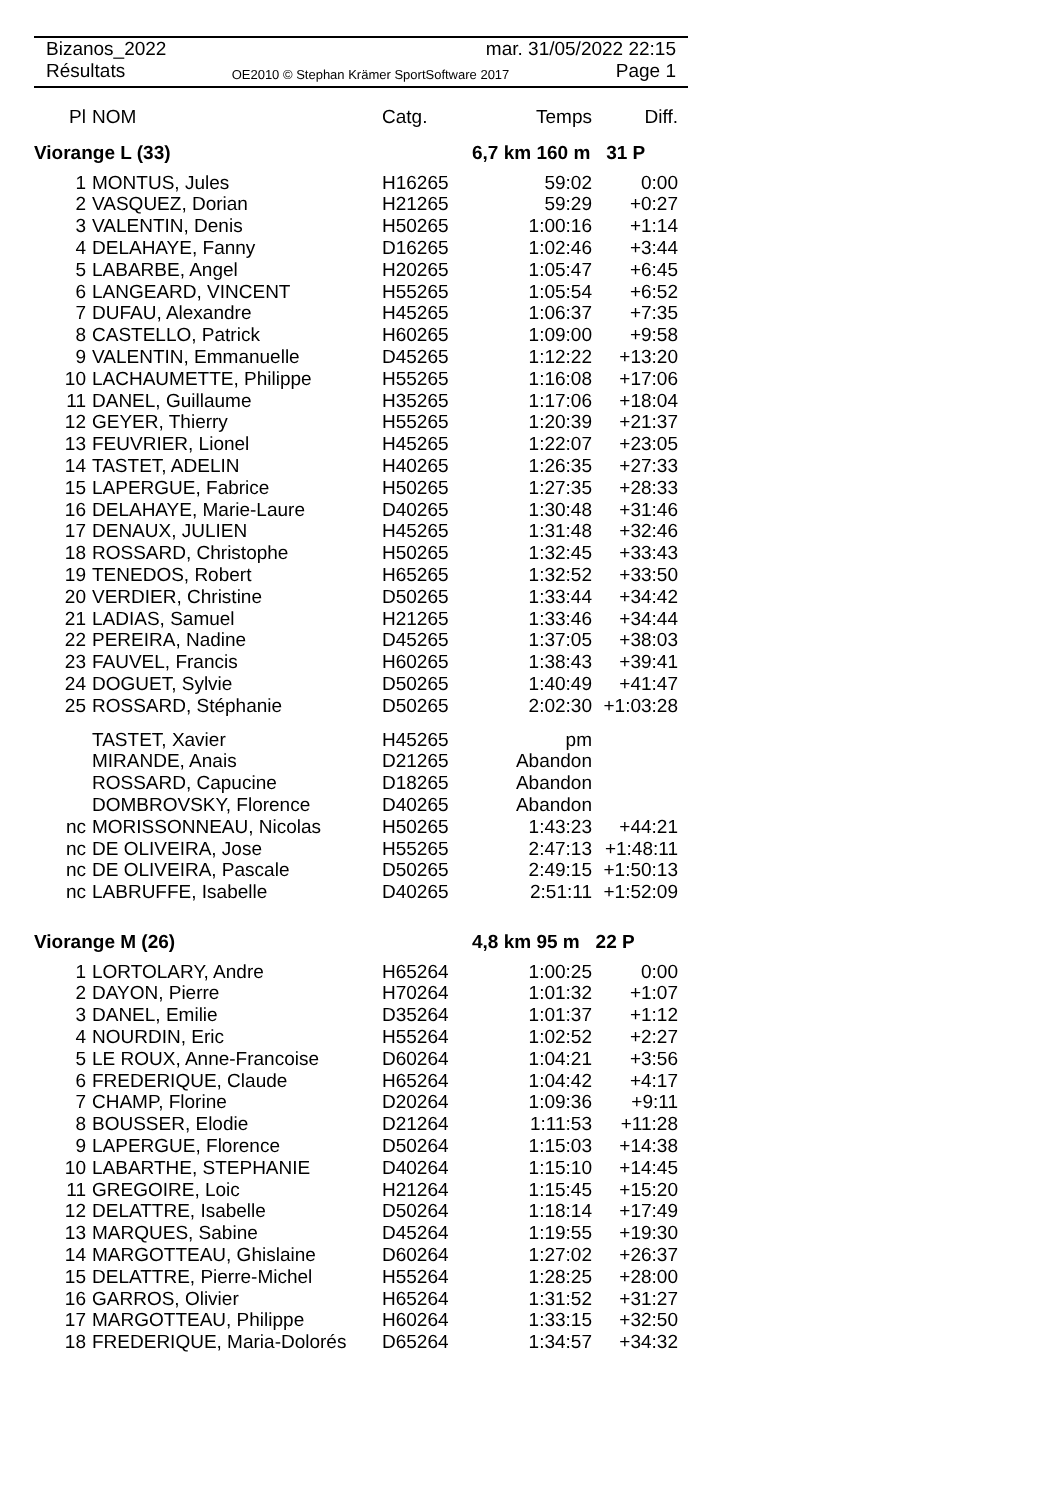Bizanos_2022 mar. 31/05/2022 22:15
Résultats OE2010 © Stephan Krämer SportSoftware 2017 Page 1
| Pl | NOM | Catg. | Temps | Diff. |
| --- | --- | --- | --- | --- |
| Viorange L (33) | | | 6,7 km 160 m 31 P | |
| 1 | MONTUS, Jules | H16265 | 59:02 | 0:00 |
| 2 | VASQUEZ, Dorian | H21265 | 59:29 | +0:27 |
| 3 | VALENTIN, Denis | H50265 | 1:00:16 | +1:14 |
| 4 | DELAHAYE, Fanny | D16265 | 1:02:46 | +3:44 |
| 5 | LABARBE, Angel | H20265 | 1:05:47 | +6:45 |
| 6 | LANGEARD, VINCENT | H55265 | 1:05:54 | +6:52 |
| 7 | DUFAU, Alexandre | H45265 | 1:06:37 | +7:35 |
| 8 | CASTELLO, Patrick | H60265 | 1:09:00 | +9:58 |
| 9 | VALENTIN, Emmanuelle | D45265 | 1:12:22 | +13:20 |
| 10 | LACHAUMETTE, Philippe | H55265 | 1:16:08 | +17:06 |
| 11 | DANEL, Guillaume | H35265 | 1:17:06 | +18:04 |
| 12 | GEYER, Thierry | H55265 | 1:20:39 | +21:37 |
| 13 | FEUVRIER, Lionel | H45265 | 1:22:07 | +23:05 |
| 14 | TASTET, ADELIN | H40265 | 1:26:35 | +27:33 |
| 15 | LAPERGUE, Fabrice | H50265 | 1:27:35 | +28:33 |
| 16 | DELAHAYE, Marie-Laure | D40265 | 1:30:48 | +31:46 |
| 17 | DENAUX, JULIEN | H45265 | 1:31:48 | +32:46 |
| 18 | ROSSARD, Christophe | H50265 | 1:32:45 | +33:43 |
| 19 | TENEDOS, Robert | H65265 | 1:32:52 | +33:50 |
| 20 | VERDIER, Christine | D50265 | 1:33:44 | +34:42 |
| 21 | LADIAS, Samuel | H21265 | 1:33:46 | +34:44 |
| 22 | PEREIRA, Nadine | D45265 | 1:37:05 | +38:03 |
| 23 | FAUVEL, Francis | H60265 | 1:38:43 | +39:41 |
| 24 | DOGUET, Sylvie | D50265 | 1:40:49 | +41:47 |
| 25 | ROSSARD, Stéphanie | D50265 | 2:02:30 | +1:03:28 |
| | TASTET, Xavier | H45265 | pm | |
| | MIRANDE, Anais | D21265 | Abandon | |
| | ROSSARD, Capucine | D18265 | Abandon | |
| | DOMBROVSKY, Florence | D40265 | Abandon | |
| nc | MORISSONNEAU, Nicolas | H50265 | 1:43:23 | +44:21 |
| nc | DE OLIVEIRA, Jose | H55265 | 2:47:13 | +1:48:11 |
| nc | DE OLIVEIRA, Pascale | D50265 | 2:49:15 | +1:50:13 |
| nc | LABRUFFE, Isabelle | D40265 | 2:51:11 | +1:52:09 |
| Viorange M (26) | | | 4,8 km 95 m 22 P | |
| 1 | LORTOLARY, Andre | H65264 | 1:00:25 | 0:00 |
| 2 | DAYON, Pierre | H70264 | 1:01:32 | +1:07 |
| 3 | DANEL, Emilie | D35264 | 1:01:37 | +1:12 |
| 4 | NOURDIN, Eric | H55264 | 1:02:52 | +2:27 |
| 5 | LE ROUX, Anne-Francoise | D60264 | 1:04:21 | +3:56 |
| 6 | FREDERIQUE, Claude | H65264 | 1:04:42 | +4:17 |
| 7 | CHAMP, Florine | D20264 | 1:09:36 | +9:11 |
| 8 | BOUSSER, Elodie | D21264 | 1:11:53 | +11:28 |
| 9 | LAPERGUE, Florence | D50264 | 1:15:03 | +14:38 |
| 10 | LABARTHE, STEPHANIE | D40264 | 1:15:10 | +14:45 |
| 11 | GREGOIRE, Loic | H21264 | 1:15:45 | +15:20 |
| 12 | DELATTRE, Isabelle | D50264 | 1:18:14 | +17:49 |
| 13 | MARQUES, Sabine | D45264 | 1:19:55 | +19:30 |
| 14 | MARGOTTEAU, Ghislaine | D60264 | 1:27:02 | +26:37 |
| 15 | DELATTRE, Pierre-Michel | H55264 | 1:28:25 | +28:00 |
| 16 | GARROS, Olivier | H65264 | 1:31:52 | +31:27 |
| 17 | MARGOTTEAU, Philippe | H60264 | 1:33:15 | +32:50 |
| 18 | FREDERIQUE, Maria-Dolorés | D65264 | 1:34:57 | +34:32 |